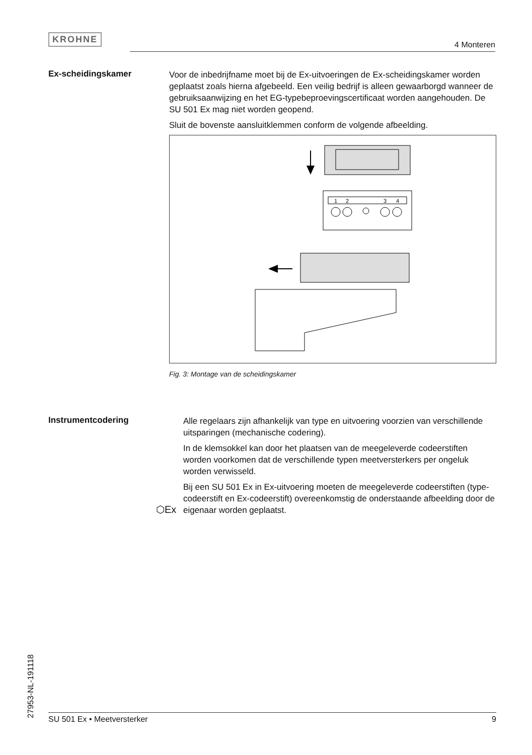KROHNE
4 Monteren
Ex-scheidingskamer
Voor de inbedrijfname moet bij de Ex-uitvoeringen de Ex-scheidings­kamer worden geplaatst zoals hierna afgebeeld. Een veilig bedrijf is alleen gewaarborgd wanneer de gebruiksaanwijzing en het EG-type­beproevingscertificaat worden aangehouden. De SU 501 Ex mag niet worden geopend.
Sluit de bovenste aansluitklemmen conform de volgende afbeelding.
1
2
3
4
Fig. 3: Montage van de scheidingskamer
Instrumentcodering
Alle regelaars zijn afhankelijk van type en uitvoering voorzien van verschillende uitsparingen (mechanische codering).
In de klemsokkel kan door het plaatsen van de meegeleverde codeer­stiften worden voorkomen dat de verschillende typen meetversterkers per ongeluk worden verwisseld.
Bij een SU 501 Ex in Ex-uitvoering moeten de meegeleverde co­deerstiften (type-codeerstift en Ex-codeerstift) overeenkomstig de onderstaande afbeelding door de eigenaar worden geplaatst.
⬡Ex
27953-NL-191118
SU 501 Ex • Meetversterker 9